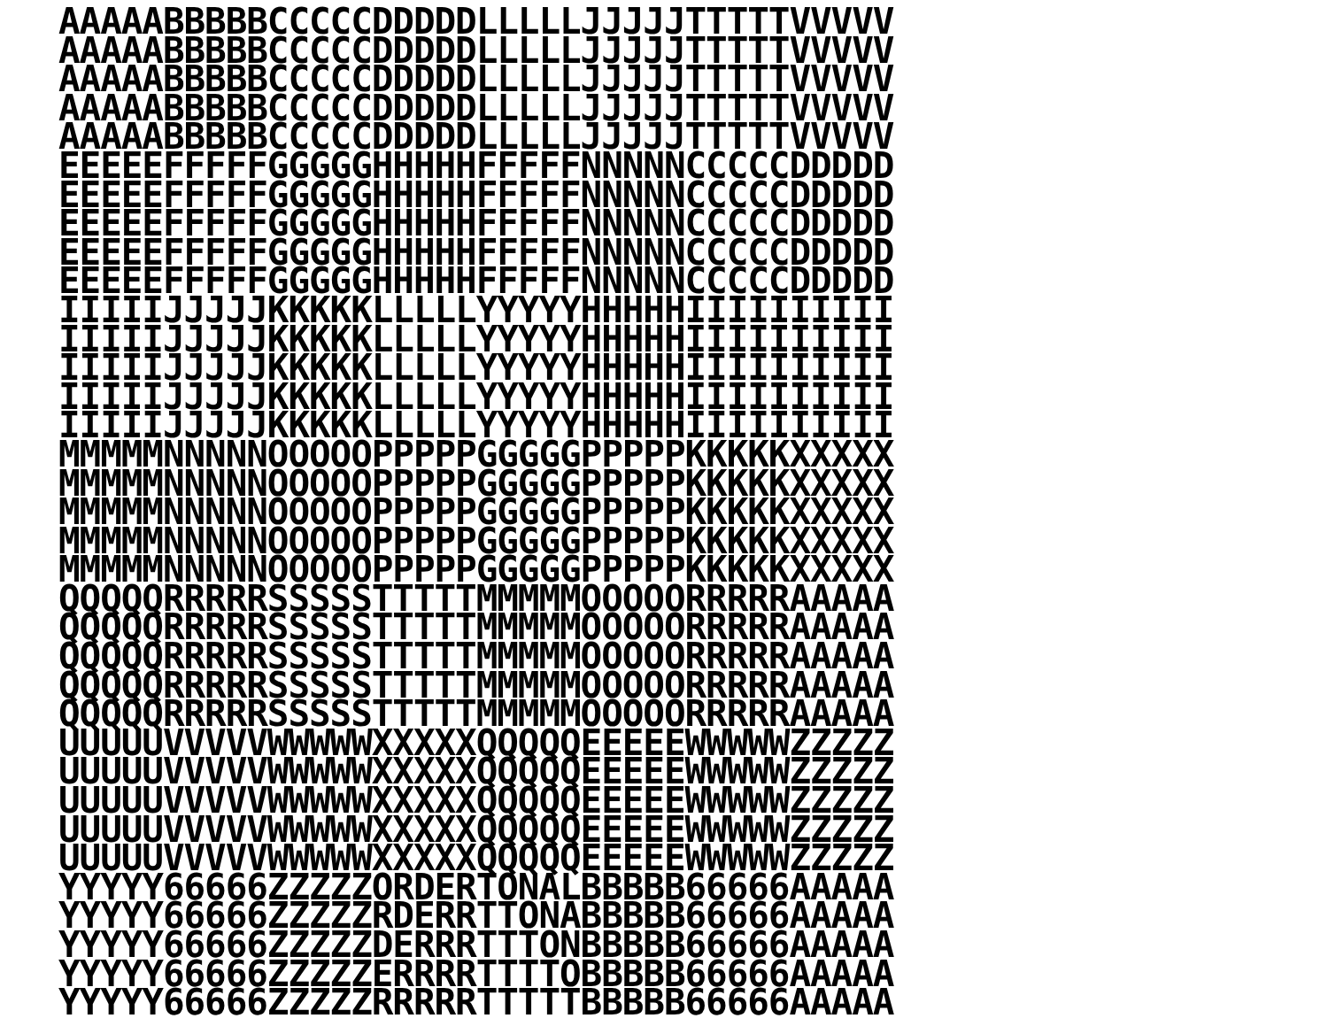AAAAABBBBBCCCCCDDDDDLLLLLJJJJJTTTTTVVVVV AAAAABBBBBCCCCCDDDDDLLLLLJJJJJTTTTTVVVVV AAAAABBBBBCCCCCDDDDDLLLLLJJJJJTTTTTVVVVV AAAAABBBBBCCCCCDDDDDLLLLLJJJJJTTTTTVVVVV AAAAABBBBBCCCCCDDDDDLLLLLJJJJJTTTTTVVVVV EEEEEFFFFFGGGGGHHHHHFFFFFNNNNNCCCCCDDDDD EEEEEFFFFFGGGGGHHHHHFFFFFNNNNNCCCCCDDDDD EEEEEFFFFFGGGGGHHHHHFFFFFNNNNNCCCCCDDDDD EEEEEFFFFFGGGGGHHHHHFFFFFNNNNNCCCCCDDDDD EEEEEFFFFFGGGGGHHHHHFFFFFNNNNNCCCCCDDDDD IIIIIJJJJJKKKKKLLLLLYYYYYHHHHHIIIIIIIIII IIIIIJJJJJKKKKKLLLLLYYYYYHHHHHIIIIIIIIII IIIIIJJJJJKKKKKLLLLLYYYYYHHHHHIIIIIIIIII IIIIIJJJJJKKKKKLLLLLYYYYYHHHHHIIIIIIIIII IIIIIJJJJJKKKKKLLLLLYYYYYHHHHHIIIIIIIIII MMMMMNNNNNOOOOOPPPPPGGGGGPPPPPKKKKKXXXXX MMMMMNNNNNOOOOOPPPPPGGGGGPPPPPKKKKKXXXXX MMMMMNNNNNOOOOOPPPPPGGGGGPPPPPKKKKKXXXXX MMMMMNNNNNOOOOOPPPPPGGGGGPPPPPKKKKKXXXXX MMMMMNNNNNOOOOOPPPPPGGGGGPPPPPKKKKKXXXXX QQQQQRRRRRSSSSSTTTTTMMMMMOOOOORRRRRAAAAA QQQQQRRRRRSSSSSTTTTTMMMMMOOOOORRRRRAAAAA QQQQQRRRRRSSSSSTTTTTMMMMMOOOOORRRRRAAAAA QQQQQRRRRRSSSSSTTTTTMMMMMOOOOORRRRRAAAAA QQQQQRRRRRSSSSSTTTTTMMMMMOOOOORRRRRAAAAA UUUUUVVVVVWWWWWXXXXXQQQQQEEEEEWWWWWZZZZZ UUUUUVVVVVWWWWWXXXXXQQQQQEEEEEWWWWWZZZZZ UUUUUVVVVVWWWWWXXXXXQQQQQEEEEEWWWWWZZZZZ UUUUUVVVVVWWWWWXXXXXQQQQQEEEEEWWWWWZZZZZ UUUUUVVVVVWWWWWXXXXXQQQQQEEEEEWWWWWZZZZZ YYYYY66666ZZZZZORDERTONALBBBBB66666AAAAA YYYYY66666ZZZZZRDERRTTONABBBBB66666AAAAA YYYYY66666ZZZZZDERRRTTTONBBBBB66666AAAAA YYYYY66666ZZZZZERRRRTTTTOBBBBB66666AAAAA YYYYY66666ZZZZZRRRRRTTTTTBBBBB66666AAAAA